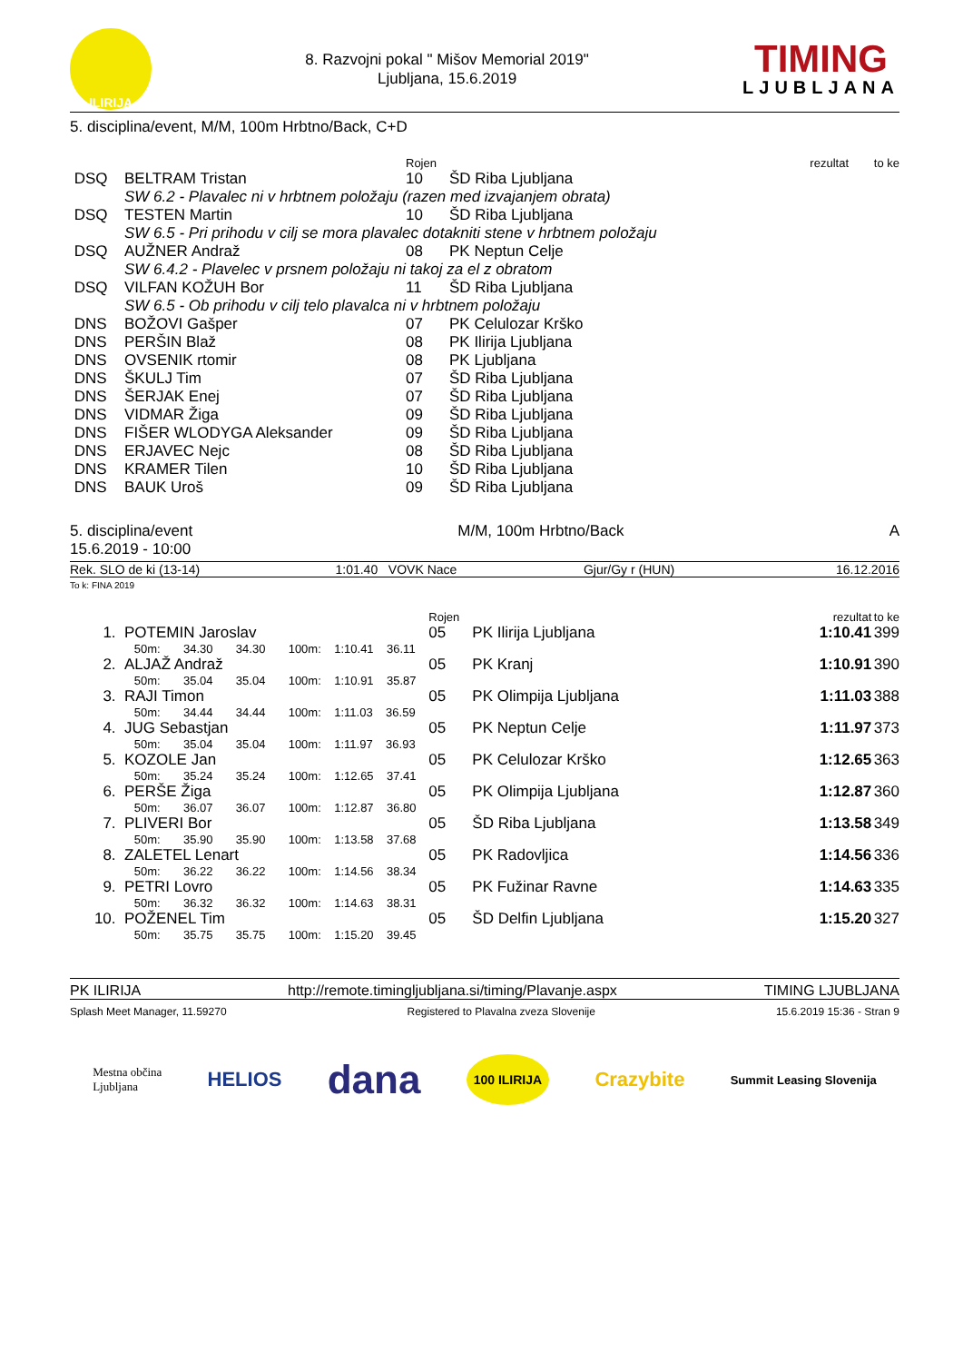ILIRIJA
8. Razvojni pokal " Mišov Memorial 2019"
Ljubljana, 15.6.2019
TIMING
LJUBLJANA
5. disciplina/event, M/M, 100m Hrbtno/Back, C+D
| | | Rojen | | rezultat | to ke |
| DSQ | BELTRAM Tristan | 10 | ŠD Riba Ljubljana | | |
| | SW 6.2 - Plavalec ni v hrbtnem položaju (razen med izvajanjem obrata) | | | | |
| DSQ | TESTEN Martin | 10 | ŠD Riba Ljubljana | | |
| | SW 6.5 - Pri prihodu v cilj se mora plavalec dotakniti stene v hrbtnem položaju | | | | |
| DSQ | AUŽNER Andraž | 08 | PK Neptun Celje | | |
| | SW 6.4.2 - Plavelec v prsnem položaju ni takoj za el z obratom | | | | |
| DSQ | VILFAN KOŽUH Bor | 11 | ŠD Riba Ljubljana | | |
| | SW 6.5 - Ob prihodu v cilj telo plavalca ni v hrbtnem položaju | | | | |
| DNS | BOŽOVI Gašper | 07 | PK Celulozar Krško | | |
| DNS | PERŠIN Blaž | 08 | PK Ilirija Ljubljana | | |
| DNS | OVSENIK rtomir | 08 | PK Ljubljana | | |
| DNS | ŠKULJ Tim | 07 | ŠD Riba Ljubljana | | |
| DNS | ŠERJAK Enej | 07 | ŠD Riba Ljubljana | | |
| DNS | VIDMAR Žiga | 09 | ŠD Riba Ljubljana | | |
| DNS | FIŠER WLODYGA Aleksander | 09 | ŠD Riba Ljubljana | | |
| DNS | ERJAVEC Nejc | 08 | ŠD Riba Ljubljana | | |
| DNS | KRAMER Tilen | 10 | ŠD Riba Ljubljana | | |
| DNS | BAUK Uroš | 09 | ŠD Riba Ljubljana | | |
5. disciplina/event M/M, 100m Hrbtno/Back A
15.6.2019 - 10:00
| Rek. SLO de ki (13-14) | 1:01.40 VOVK Nace | Gjur/Gy r (HUN) | 16.12.2016 |
To k: FINA 2019
| | | Rojen | | rezultat | to ke |
| 1. | POTEMIN Jaroslav | 05 | PK Ilirija Ljubljana | 1:10.41 | 399 |
| | 50m: 34.30 34.30 100m: 1:10.41 36.11 | | | | |
| 2. | ALJAŽ Andraž | 05 | PK Kranj | 1:10.91 | 390 |
| | 50m: 35.04 35.04 100m: 1:10.91 35.87 | | | | |
| 3. | RAJI Timon | 05 | PK Olimpija Ljubljana | 1:11.03 | 388 |
| | 50m: 34.44 34.44 100m: 1:11.03 36.59 | | | | |
| 4. | JUG Sebastjan | 05 | PK Neptun Celje | 1:11.97 | 373 |
| | 50m: 35.04 35.04 100m: 1:11.97 36.93 | | | | |
| 5. | KOZOLE Jan | 05 | PK Celulozar Krško | 1:12.65 | 363 |
| | 50m: 35.24 35.24 100m: 1:12.65 37.41 | | | | |
| 6. | PERŠE Žiga | 05 | PK Olimpija Ljubljana | 1:12.87 | 360 |
| | 50m: 36.07 36.07 100m: 1:12.87 36.80 | | | | |
| 7. | PLIVERI Bor | 05 | ŠD Riba Ljubljana | 1:13.58 | 349 |
| | 50m: 35.90 35.90 100m: 1:13.58 37.68 | | | | |
| 8. | ZALETEL Lenart | 05 | PK Radovljica | 1:14.56 | 336 |
| | 50m: 36.22 36.22 100m: 1:14.56 38.34 | | | | |
| 9. | PETRI Lovro | 05 | PK Fužinar Ravne | 1:14.63 | 335 |
| | 50m: 36.32 36.32 100m: 1:14.63 38.31 | | | | |
| 10. | POŽENEL Tim | 05 | ŠD Delfin Ljubljana | 1:15.20 | 327 |
| | 50m: 35.75 35.75 100m: 1:15.20 39.45 | | | | |
PK ILIRIJA http://remote.timingljubljana.si/timing/Plavanje.aspx TIMING LJUBLJANA
Splash Meet Manager, 11.59270 Registered to Plavalna zveza Slovenije 15.6.2019 15:36 - Stran 9
Mestna občina
Ljubljana HELIOS dana 100 ILIRIJA Crazybite Summit Leasing Slovenija